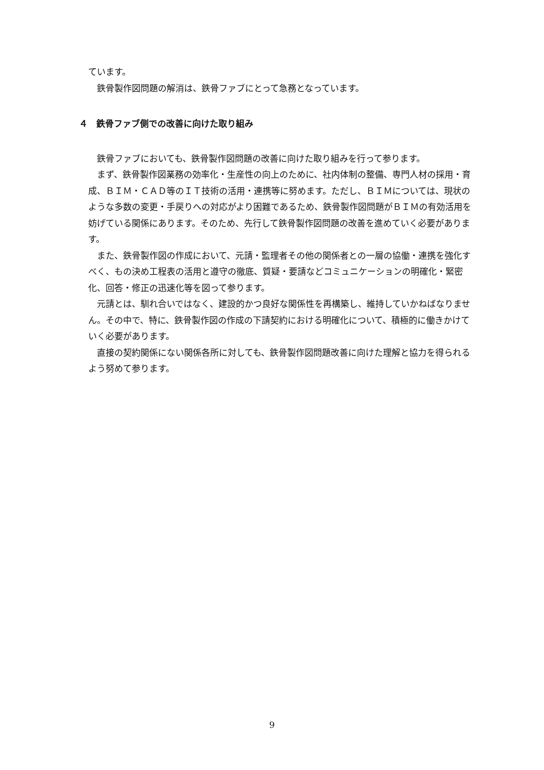ています。
　鉄骨製作図問題の解消は、鉄骨ファブにとって急務となっています。
４　鉄骨ファブ側での改善に向けた取り組み
　鉄骨ファブにおいても、鉄骨製作図問題の改善に向けた取り組みを行って参ります。
　まず、鉄骨製作図業務の効率化・生産性の向上のために、社内体制の整備、専門人材の採用・育成、ＢＩＭ・ＣＡＤ等のＩＴ技術の活用・連携等に努めます。ただし、ＢＩＭについては、現状のような多数の変更・手戻りへの対応がより困難であるため、鉄骨製作図問題がＢＩＭの有効活用を妨げている関係にあります。そのため、先行して鉄骨製作図問題の改善を進めていく必要があります。
　また、鉄骨製作図の作成において、元請・監理者その他の関係者との一層の協働・連携を強化すべく、もの決め工程表の活用と遵守の徹底、質疑・要請などコミュニケーションの明確化・緊密化、回答・修正の迅速化等を図って参ります。
　元請とは、馴れ合いではなく、建設的かつ良好な関係性を再構築し、維持していかねばなりません。その中で、特に、鉄骨製作図の作成の下請契約における明確化について、積極的に働きかけていく必要があります。
　直接の契約関係にない関係各所に対しても、鉄骨製作図問題改善に向けた理解と協力を得られるよう努めて参ります。
9